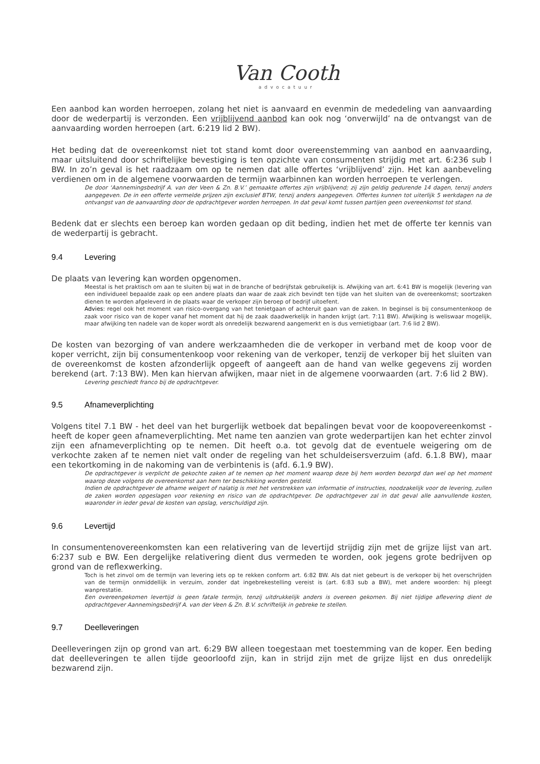Van Cooth
advocatuur
Een aanbod kan worden herroepen, zolang het niet is aanvaard en evenmin de mededeling van aanvaarding door de wederpartij is verzonden. Een vrijblijvend aanbod kan ook nog ‘onverwijld’ na de ontvangst van de aanvaarding worden herroepen (art. 6:219 lid 2 BW).
Het beding dat de overeenkomst niet tot stand komt door overeenstemming van aanbod en aanvaarding, maar uitsluitend door schriftelijke bevestiging is ten opzichte van consumenten strijdig met art. 6:236 sub l BW. In zo’n geval is het raadzaam om op te nemen dat alle offertes ‘vrijblijvend’ zijn. Het kan aanbeveling verdienen om in de algemene voorwaarden de termijn waarbinnen kan worden herroepen te verlengen.
De door ‘Aannemingsbedrijf A. van der Veen & Zn. B.V.’ gemaakte offertes zijn vrijblijvend; zij zijn geldig gedurende 14 dagen, tenzij anders aangegeven. De in een offerte vermelde prijzen zijn exclusief BTW, tenzij anders aangegeven. Offertes kunnen tot uiterlijk 5 werkdagen na de ontvangst van de aanvaarding door de opdrachtgever worden herroepen. In dat geval komt tussen partijen geen overeenkomst tot stand.
Bedenk dat er slechts een beroep kan worden gedaan op dit beding, indien het met de offerte ter kennis van de wederpartij is gebracht.
9.4 Levering
De plaats van levering kan worden opgenomen.
Meestal is het praktisch om aan te sluiten bij wat in de branche of bedrijfstak gebruikelijk is. Afwijking van art. 6:41 BW is mogelijk (levering van een individueel bepaalde zaak op een andere plaats dan waar de zaak zich bevindt ten tijde van het sluiten van de overeenkomst; soortzaken dienen te worden afgeleverd in de plaats waar de verkoper zijn beroep of bedrijf uitoefent.
Advies: regel ook het moment van risico-overgang van het tenietgaan of achteruit gaan van de zaken. In beginsel is bij consumentenkoop de zaak voor risico van de koper vanaf het moment dat hij de zaak daadwerkelijk in handen krijgt (art. 7:11 BW). Afwijking is weliswaar mogelijk, maar afwijking ten nadele van de koper wordt als onredelijk bezwarend aangemerkt en is dus vernietigbaar (art. 7:6 lid 2 BW).
De kosten van bezorging of van andere werkzaamheden die de verkoper in verband met de koop voor de koper verricht, zijn bij consumentenkoop voor rekening van de verkoper, tenzij de verkoper bij het sluiten van de overeenkomst de kosten afzonderlijk opgeeft of aangeeft aan de hand van welke gegevens zij worden berekend (art. 7:13 BW). Men kan hiervan afwijken, maar niet in de algemene voorwaarden (art. 7:6 lid 2 BW).
Levering geschiedt franco bij de opdrachtgever.
9.5 Afnameverplichting
Volgens titel 7.1 BW - het deel van het burgerlijk wetboek dat bepalingen bevat voor de koopovereenkomst - heeft de koper geen afnameverplichting. Met name ten aanzien van grote wederpartijen kan het echter zinvol zijn een afnameverplichting op te nemen. Dit heeft o.a. tot gevolg dat de eventuele weigering om de verkochte zaken af te nemen niet valt onder de regeling van het schuldeisersverzuim (afd. 6.1.8 BW), maar een tekortkoming in de nakoming van de verbintenis is (afd. 6.1.9 BW).
De opdrachtgever is verplicht de gekochte zaken af te nemen op het moment waarop deze bij hem worden bezorgd dan wel op het moment waarop deze volgens de overeenkomst aan hem ter beschikking worden gesteld.
Indien de opdrachtgever de afname weigert of nalatig is met het verstrekken van informatie of instructies, noodzakelijk voor de levering, zullen de zaken worden opgeslagen voor rekening en risico van de opdrachtgever. De opdrachtgever zal in dat geval alle aanvullende kosten, waaronder in ieder geval de kosten van opslag, verschuldigd zijn.
9.6 Levertijd
In consumentenovereenkomsten kan een relativering van de levertijd strijdig zijn met de grijze lijst van art. 6:237 sub e BW. Een dergelijke relativering dient dus vermeden te worden, ook jegens grote bedrijven op grond van de reflexwerking.
Toch is het zinvol om de termijn van levering iets op te rekken conform art. 6:82 BW. Als dat niet gebeurt is de verkoper bij het overschrijden van de termijn onmiddellijk in verzuim, zonder dat ingebrekestelling vereist is (art. 6:83 sub a BW), met andere woorden: hij pleegt wanprestatie.
Een overeengekomen levertijd is geen fatale termijn, tenzij uitdrukkelijk anders is overeen gekomen. Bij niet tijdige aflevering dient de opdrachtgever Aannemingsbedrijf A. van der Veen & Zn. B.V. schriftelijk in gebreke te stellen.
9.7 Deelleveringen
Deelleveringen zijn op grond van art. 6:29 BW alleen toegestaan met toestemming van de koper. Een beding dat deelleveringen te allen tijde geoorloofd zijn, kan in strijd zijn met de grijze lijst en dus onredelijk bezwarend zijn.